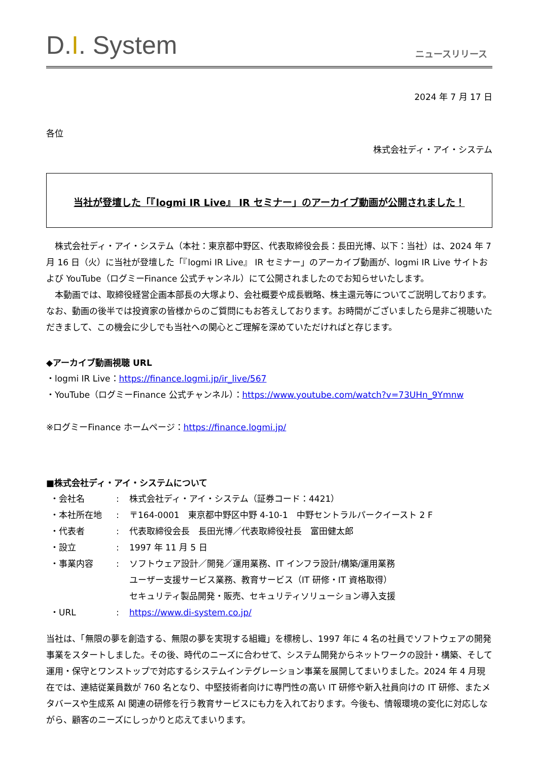D.I. System
ニュースリリース
2024 年 7 月 17 日
各位
株式会社ディ・アイ・システム
当社が登壇した「『logmi IR Live』 IR セミナー」のアーカイブ動画が公開されました！
　株式会社ディ・アイ・システム（本社：東京都中野区、代表取締役会長：長田光博、以下：当社）は、2024 年 7 月 16 日（火）に当社が登壇した「『logmi IR Live』 IR セミナー」のアーカイブ動画が、logmi IR Live サイトおよび YouTube（ログミーFinance 公式チャンネル）にて公開されましたのでお知らせいたします。
　本動画では、取締役経営企画本部長の大塚より、会社概要や成長戦略、株主還元等についてご説明しております。なお、動画の後半では投資家の皆様からのご質問にもお答えしております。お時間がございましたら是非ご視聴いただきまして、この機会に少しでも当社への関心とご理解を深めていただければと存じます。
◆アーカイブ動画視聴 URL
・logmi IR Live：https://finance.logmi.jp/ir_live/567
・YouTube（ログミーFinance 公式チャンネル）：https://www.youtube.com/watch?v=73UHn_9Ymnw
※ログミーFinance ホームページ：https://finance.logmi.jp/
■株式会社ディ・アイ・システムについて
| ・会社名 | : | 株式会社ディ・アイ・システム（証券コード：4421） |
| ・本社所在地 | : | 〒164-0001 東京都中野区中野 4-10-1 中野セントラルパークイースト 2 F |
| ・代表者 | : | 代表取締役会長 長田光博／代表取締役社長 富田健太郎 |
| ・設立 | : | 1997 年 11 月 5 日 |
| ・事業内容 | : | ソフトウェア設計／開発／運用業務、IT インフラ設計/構築/運用業務 ユーザー支援サービス業務、教育サービス（IT 研修・IT 資格取得） セキュリティ製品開発・販売、セキュリティソリューション導入支援 |
| ・URL | : | https://www.di-system.co.jp/ |
当社は、「無限の夢を創造する、無限の夢を実現する組織」を標榜し、1997 年に 4 名の社員でソフトウェアの開発事業をスタートしました。その後、時代のニーズに合わせて、システム開発からネットワークの設計・構築、そして運用・保守とワンストップで対応するシステムインテグレーション事業を展開してまいりました。2024 年 4 月現在では、連結従業員数が 760 名となり、中堅技術者向けに専門性の高い IT 研修や新入社員向けの IT 研修、またメタバースや生成系 AI 関連の研修を行う教育サービスにも力を入れております。今後も、情報環境の変化に対応しながら、顧客のニーズにしっかりと応えてまいります。